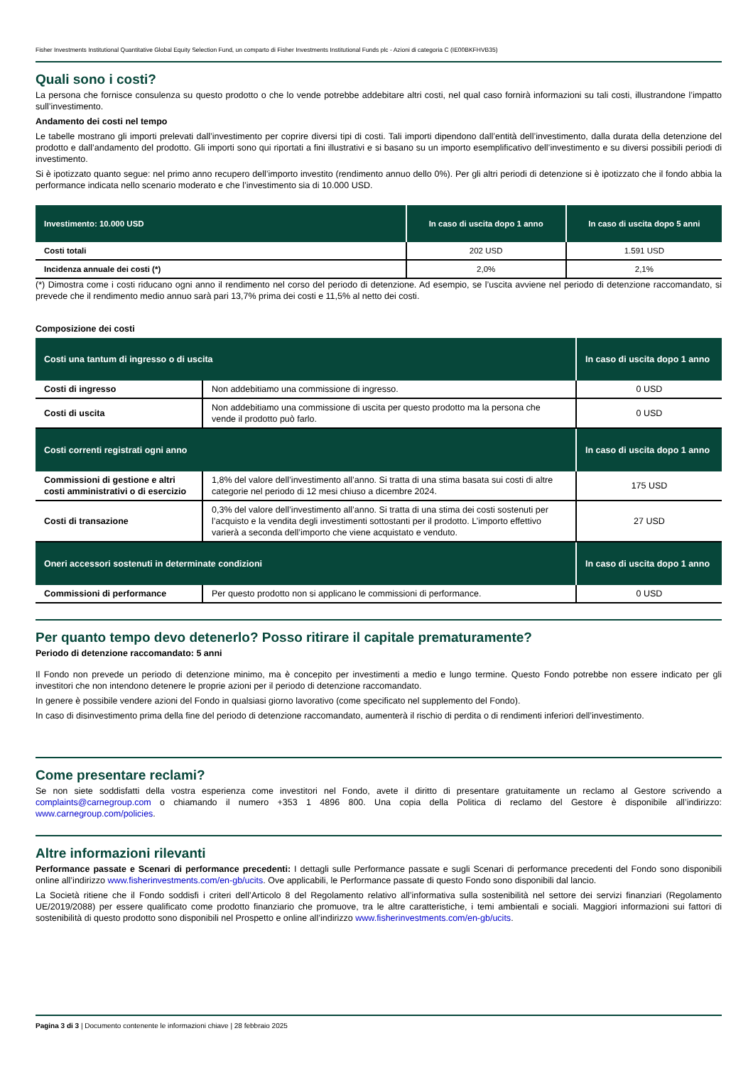Fisher Investments Institutional Quantitative Global Equity Selection Fund, un comparto di Fisher Investments Institutional Funds plc - Azioni di categoria C (IE00BKFHVB35)
Quali sono i costi?
La persona che fornisce consulenza su questo prodotto o che lo vende potrebbe addebitare altri costi, nel qual caso fornirà informazioni su tali costi, illustrandone l’impatto sull’investimento.
Andamento dei costi nel tempo
Le tabelle mostrano gli importi prelevati dall’investimento per coprire diversi tipi di costi. Tali importi dipendono dall’entità dell’investimento, dalla durata della detenzione del prodotto e dall’andamento del prodotto. Gli importi sono qui riportati a fini illustrativi e si basano su un importo esemplificativo dell’investimento e su diversi possibili periodi di investimento.
Si è ipotizzato quanto segue: nel primo anno recupero dell’importo investito (rendimento annuo dello 0%). Per gli altri periodi di detenzione si è ipotizzato che il fondo abbia la performance indicata nello scenario moderato e che l’investimento sia di 10.000 USD.
| Investimento: 10.000 USD | In caso di uscita dopo 1 anno | In caso di uscita dopo 5 anni |
| --- | --- | --- |
| Costi totali | 202 USD | 1.591 USD |
| Incidenza annuale dei costi (*) | 2,0% | 2,1% |
(*) Dimostra come i costi riducano ogni anno il rendimento nel corso del periodo di detenzione. Ad esempio, se l’uscita avviene nel periodo di detenzione raccomandato, si prevede che il rendimento medio annuo sarà pari 13,7% prima dei costi e 11,5% al netto dei costi.
Composizione dei costi
| Costi una tantum di ingresso o di uscita | | In caso di uscita dopo 1 anno |
| --- | --- | --- |
| Costi di ingresso | Non addebitiamo una commissione di ingresso. | 0 USD |
| Costi di uscita | Non addebitiamo una commissione di uscita per questo prodotto ma la persona che vende il prodotto può farlo. | 0 USD |
| Costi correnti registrati ogni anno | | In caso di uscita dopo 1 anno |
| Commissioni di gestione e altri costi amministrativi o di esercizio | 1,8% del valore dell’investimento all’anno. Si tratta di una stima basata sui costi di altre categorie nel periodo di 12 mesi chiuso a dicembre 2024. | 175 USD |
| Costi di transazione | 0,3% del valore dell’investimento all’anno. Si tratta di una stima dei costi sostenuti per l’acquisto e la vendita degli investimenti sottostanti per il prodotto. L’importo effettivo varierà a seconda dell’importo che viene acquistato e venduto. | 27 USD |
| Oneri accessori sostenuti in determinate condizioni | | In caso di uscita dopo 1 anno |
| Commissioni di performance | Per questo prodotto non si applicano le commissioni di performance. | 0 USD |
Per quanto tempo devo detenerlo? Posso ritirare il capitale prematuramente?
Periodo di detenzione raccomandato: 5 anni
Il Fondo non prevede un periodo di detenzione minimo, ma è concepito per investimenti a medio e lungo termine. Questo Fondo potrebbe non essere indicato per gli investitori che non intendono detenere le proprie azioni per il periodo di detenzione raccomandato.
In genere è possibile vendere azioni del Fondo in qualsiasi giorno lavorativo (come specificato nel supplemento del Fondo).
In caso di disinvestimento prima della fine del periodo di detenzione raccomandato, aumenterà il rischio di perdita o di rendimenti inferiori dell’investimento.
Come presentare reclami?
Se non siete soddisfatti della vostra esperienza come investitori nel Fondo, avete il diritto di presentare gratuitamente un reclamo al Gestore scrivendo a complaints@carnegroup.com o chiamando il numero +353 1 4896 800. Una copia della Politica di reclamo del Gestore è disponibile all’indirizzo: www.carnegroup.com/policies.
Altre informazioni rilevanti
Performance passate e Scenari di performance precedenti: I dettagli sulle Performance passate e sugli Scenari di performance precedenti del Fondo sono disponibili online all’indirizzo www.fisherinvestments.com/en-gb/ucits. Ove applicabili, le Performance passate di questo Fondo sono disponibili dal lancio.
La Società ritiene che il Fondo soddisfi i criteri dell’Articolo 8 del Regolamento relativo all’informativa sulla sostenibilità nel settore dei servizi finanziari (Regolamento UE/2019/2088) per essere qualificato come prodotto finanziario che promuove, tra le altre caratteristiche, i temi ambientali e sociali. Maggiori informazioni sui fattori di sostenibilità di questo prodotto sono disponibili nel Prospetto e online all’indirizzo www.fisherinvestments.com/en-gb/ucits.
Pagina 3 di 3 | Documento contenente le informazioni chiave | 28 febbraio 2025